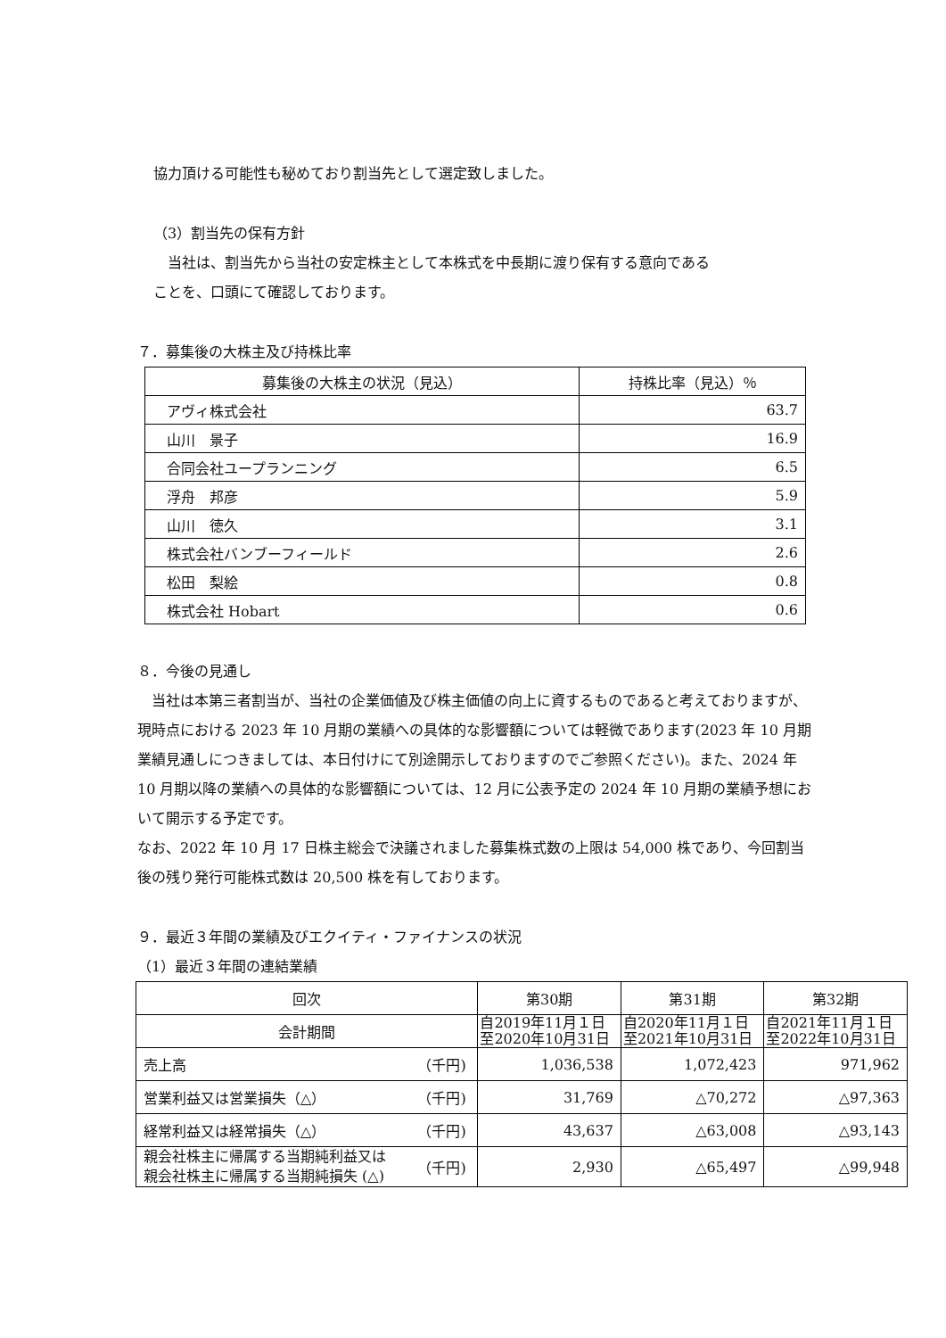協力頂ける可能性も秘めており割当先として選定致しました。
（3）割当先の保有方針
　当社は、割当先から当社の安定株主として本株式を中長期に渡り保有する意向である
ことを、口頭にて確認しております。
７．募集後の大株主及び持株比率
| 募集後の大株主の状況（見込） | 持株比率（見込）％ |
| --- | --- |
| アヴィ株式会社 | 63.7 |
| 山川 景子 | 16.9 |
| 合同会社ユープランニング | 6.5 |
| 浮舟 邦彦 | 5.9 |
| 山川 徳久 | 3.1 |
| 株式会社バンブーフィールド | 2.6 |
| 松田 梨絵 | 0.8 |
| 株式会社 Hobart | 0.6 |
８．今後の見通し
　当社は本第三者割当が、当社の企業価値及び株主価値の向上に資するものであると考えておりますが、現時点における 2023 年 10 月期の業績への具体的な影響額については軽微であります(2023 年 10 月期業績見通しにつきましては、本日付けにて別途開示しておりますのでご参照ください)。また、2024 年 10 月期以降の業績への具体的な影響額については、12 月に公表予定の 2024 年 10 月期の業績予想において開示する予定です。
なお、2022 年 10 月 17 日株主総会で決議されました募集株式数の上限は 54,000 株であり、今回割当後の残り発行可能株式数は 20,500 株を有しております。
９．最近３年間の業績及びエクイティ・ファイナンスの状況
（1）最近３年間の連結業績
| 回次 | | 第30期 | 第31期 | 第32期 |
| 会計期間 | | 自2019年11月１日 至2020年10月31日 | 自2020年11月１日 至2021年10月31日 | 自2021年11月１日 至2022年10月31日 |
| 売上高 | （千円) | 1,036,538 | 1,072,423 | 971,962 |
| 営業利益又は営業損失（△） | （千円) | 31,769 | △70,272 | △97,363 |
| 経常利益又は経常損失（△） | （千円) | 43,637 | △63,008 | △93,143 |
| 親会社株主に帰属する当期純利益又は 親会社株主に帰属する当期純損失 (△) | （千円) | 2,930 | △65,497 | △99,948 |